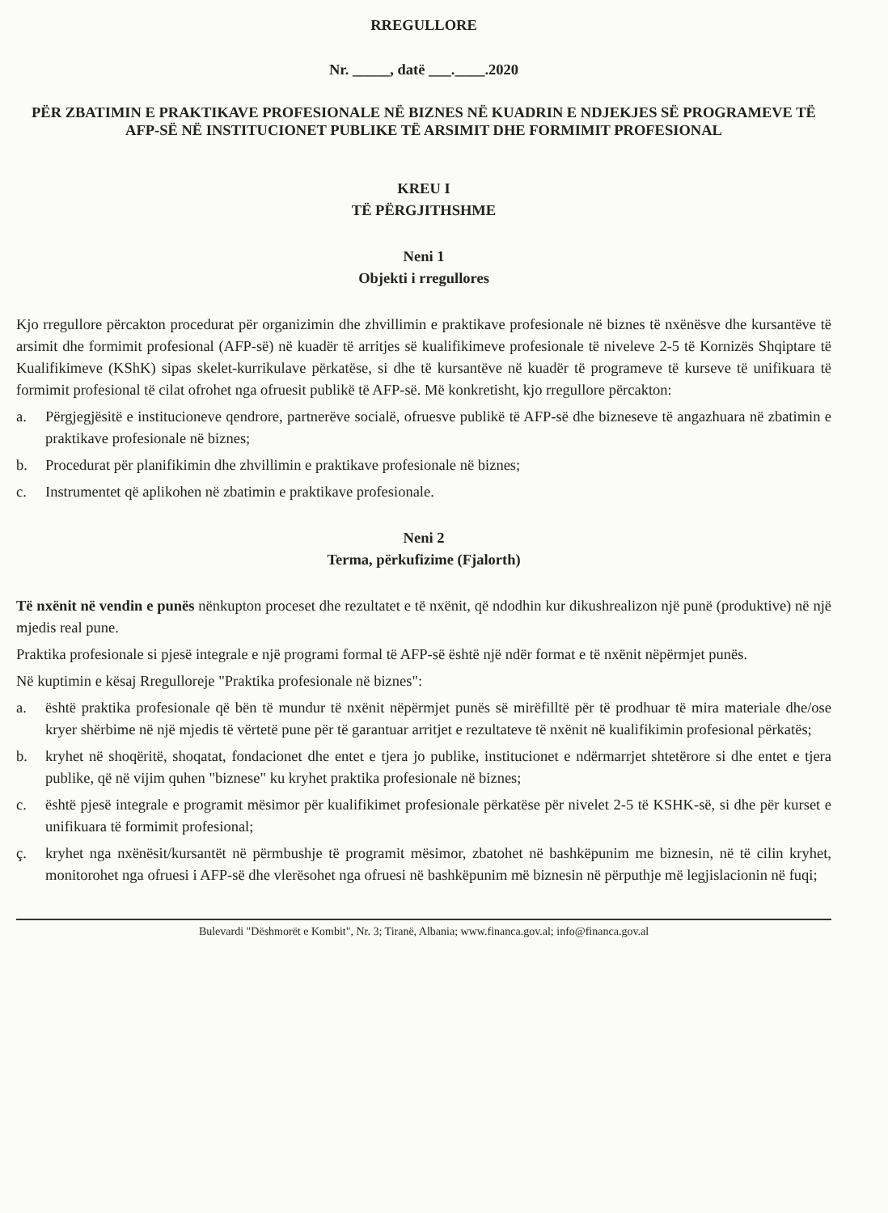RREGULLORE
Nr. _____, datë ___.____.2020
PËR ZBATIMIN E PRAKTIKAVE PROFESIONALE NË BIZNES NË KUADRIN E NDJEKJES SË PROGRAMEVE TË AFP-SË NË INSTITUCIONET PUBLIKE TË ARSIMIT DHE FORMIMIT PROFESIONAL
KREU I
TË PËRGJITHSHME
Neni 1
Objekti i rregullores
Kjo rregullore përcakton procedurat për organizimin dhe zhvillimin e praktikave profesionale në biznes të nxënësve dhe kursantëve të arsimit dhe formimit profesional (AFP-së) në kuadër të arritjes së kualifikimeve profesionale të niveleve 2-5 të Kornizës Shqiptare të Kualifikimeve (KShK) sipas skelet-kurrikulave përkatëse, si dhe të kursantëve në kuadër të programeve të kurseve të unifikuara të formimit profesional të cilat ofrohet nga ofruesit publikë të AFP-së. Më konkretisht, kjo rregullore përcakton:
a. Përgjegjësitë e institucioneve qendrore, partnerëve socialë, ofruesve publikë të AFP-së dhe bizneseve të angazhuara në zbatimin e praktikave profesionale në biznes;
b. Procedurat për planifikimin dhe zhvillimin e praktikave profesionale në biznes;
c. Instrumentet që aplikohen në zbatimin e praktikave profesionale.
Neni 2
Terma, përkufizime (Fjalorth)
Të nxënit në vendin e punës nënkupton proceset dhe rezultatet e të nxënit, që ndodhin kur dikushrealizon një punë (produktive) në një mjedis real pune.
Praktika profesionale si pjesë integrale e një programi formal të AFP-së është një ndër format e të nxënit nëpërmjet punës.
Në kuptimin e kësaj Rregulloreje "Praktika profesionale në biznes":
a. është praktika profesionale që bën të mundur të nxënit nëpërmjet punës së mirëfilltë për të prodhuar të mira materiale dhe/ose kryer shërbime në një mjedis të vërtetë pune për të garantuar arritjet e rezultateve të nxënit në kualifikimin profesional përkatës;
b. kryhet në shoqëritë, shoqatat, fondacionet dhe entet e tjera jo publike, institucionet e ndërmarrjet shtetërore si dhe entet e tjera publike, që në vijim quhen "biznese" ku kryhet praktika profesionale në biznes;
c. është pjesë integrale e programit mësimor për kualifikimet profesionale përkatëse për nivelet 2-5 të KSHK-së, si dhe për kurset e unifikuara të formimit profesional;
ç. kryhet nga nxënësit/kursantët në përmbushje të programit mësimor, zbatohet në bashkëpunim me biznesin, në të cilin kryhet, monitorohet nga ofruesi i AFP-së dhe vlerësohet nga ofruesi në bashkëpunim më biznesin në përputhje më legjislacionin në fuqi;
Bulevardi "Dëshmorët e Kombit", Nr. 3; Tiranë, Albania; www.financa.gov.al; info@financa.gov.al